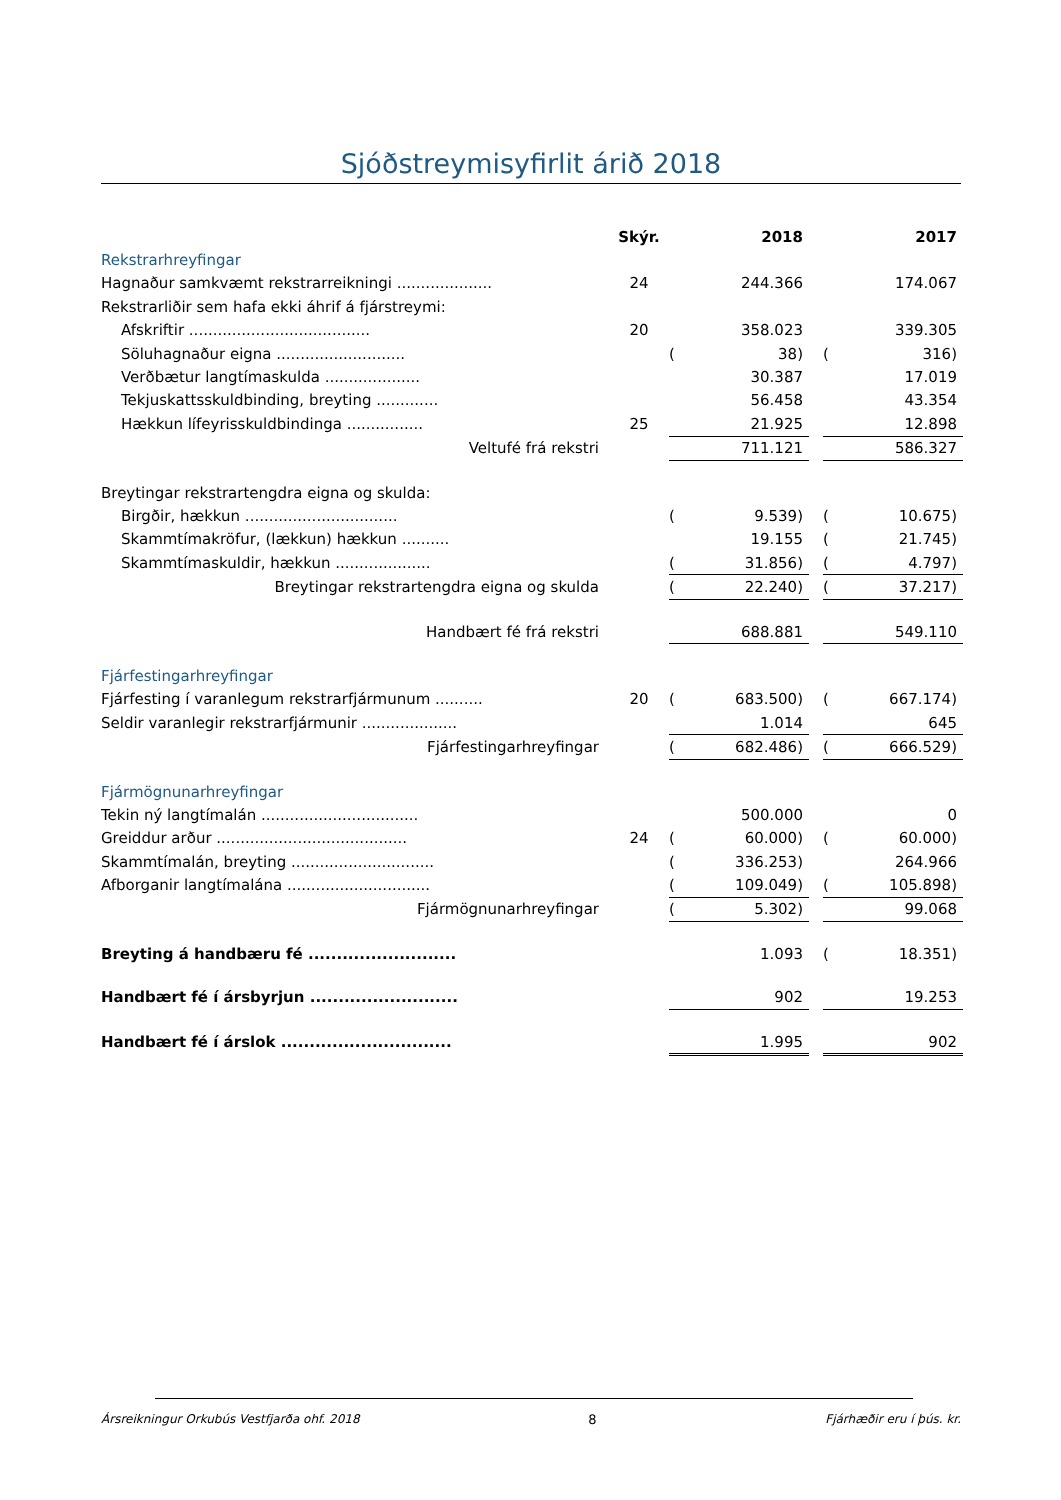Sjóðstreymisyfirlit árið 2018
| | Skýr. | | 2018 | | | 2017 |
| Rekstrarhreyfingar | | | | | | |
| Hagnaður samkvæmt rekstrarreikningi .................... | 24 | | 244.366 | | | 174.067 |
| Rekstrarliðir sem hafa ekki áhrif á fjárstreymi: | | | | | | |
| Afskriftir ...................................... | 20 | | 358.023 | | | 339.305 |
| Söluhagnaður eigna ........................... | | ( | 38) | | ( | 316) |
| Verðbætur langtímaskulda .................... | | | 30.387 | | | 17.019 |
| Tekjuskattsskuldbinding, breyting ............. | | | 56.458 | | | 43.354 |
| Hækkun lífeyrisskuldbindinga ................ | 25 | | 21.925 | | | 12.898 |
| Veltufé frá rekstri | | | 711.121 | | | 586.327 |
| Breytingar rekstrartengdra eigna og skulda: | | | | | | |
| Birgðir, hækkun ................................ | | ( | 9.539) | | ( | 10.675) |
| Skammtímakröfur, (lækkun) hækkun .......... | | | 19.155 | | ( | 21.745) |
| Skammtímaskuldir, hækkun .................... | | ( | 31.856) | | ( | 4.797) |
| Breytingar rekstrartengdra eigna og skulda | | ( | 22.240) | | ( | 37.217) |
| Handbært fé frá rekstri | | | 688.881 | | | 549.110 |
| Fjárfestingarhreyfingar | | | | | | |
| Fjárfesting í varanlegum rekstrarfjármunum .......... | 20 | ( | 683.500) | | ( | 667.174) |
| Seldir varanlegir rekstrarfjármunir .................... | | | 1.014 | | | 645 |
| Fjárfestingarhreyfingar | | ( | 682.486) | | ( | 666.529) |
| Fjármögnunarhreyfingar | | | | | | |
| Tekin ný langtímalán ................................. | | | 500.000 | | | 0 |
| Greiddur arður ........................................ | 24 | ( | 60.000) | | ( | 60.000) |
| Skammtímalán, breyting .............................. | | ( | 336.253) | | | 264.966 |
| Afborganir langtímalána .............................. | | ( | 109.049) | | ( | 105.898) |
| Fjármögnunarhreyfingar | | ( | 5.302) | | | 99.068 |
| Breyting á handbæru fé .......................... | | | 1.093 | | ( | 18.351) |
| Handbært fé í ársbyrjun .......................... | | | 902 | | | 19.253 |
| Handbært fé í árslok .............................. | | | 1.995 | | | 902 |
Ársreikningur Orkubús Vestfjarða ohf. 2018 8 Fjárhæðir eru í þús. kr.